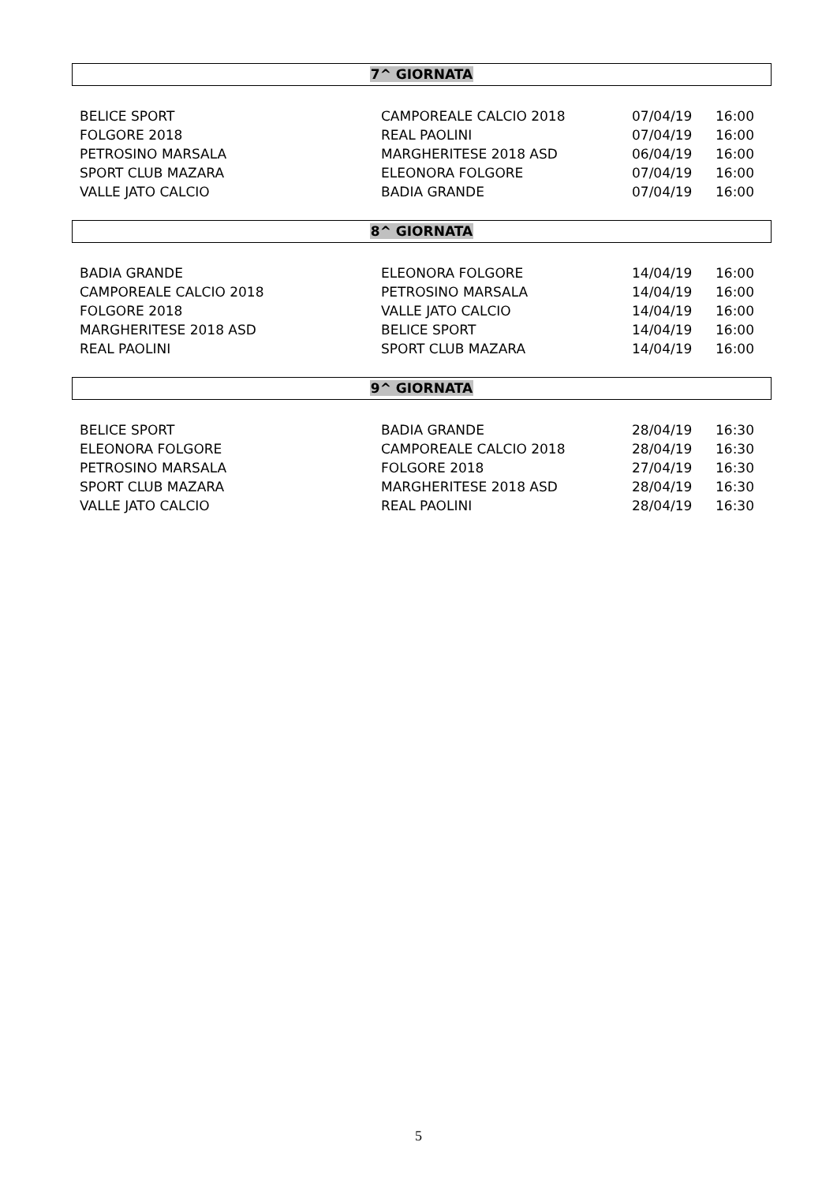7^ GIORNATA
| BELICE SPORT | CAMPOREALE CALCIO 2018 | 07/04/19 | 16:00 |
| FOLGORE 2018 | REAL PAOLINI | 07/04/19 | 16:00 |
| PETROSINO MARSALA | MARGHERITESE 2018 ASD | 06/04/19 | 16:00 |
| SPORT CLUB MAZARA | ELEONORA FOLGORE | 07/04/19 | 16:00 |
| VALLE JATO CALCIO | BADIA GRANDE | 07/04/19 | 16:00 |
8^ GIORNATA
| BADIA GRANDE | ELEONORA FOLGORE | 14/04/19 | 16:00 |
| CAMPOREALE CALCIO 2018 | PETROSINO MARSALA | 14/04/19 | 16:00 |
| FOLGORE 2018 | VALLE JATO CALCIO | 14/04/19 | 16:00 |
| MARGHERITESE 2018 ASD | BELICE SPORT | 14/04/19 | 16:00 |
| REAL PAOLINI | SPORT CLUB MAZARA | 14/04/19 | 16:00 |
9^ GIORNATA
| BELICE SPORT | BADIA GRANDE | 28/04/19 | 16:30 |
| ELEONORA FOLGORE | CAMPOREALE CALCIO 2018 | 28/04/19 | 16:30 |
| PETROSINO MARSALA | FOLGORE 2018 | 27/04/19 | 16:30 |
| SPORT CLUB MAZARA | MARGHERITESE 2018 ASD | 28/04/19 | 16:30 |
| VALLE JATO CALCIO | REAL PAOLINI | 28/04/19 | 16:30 |
5